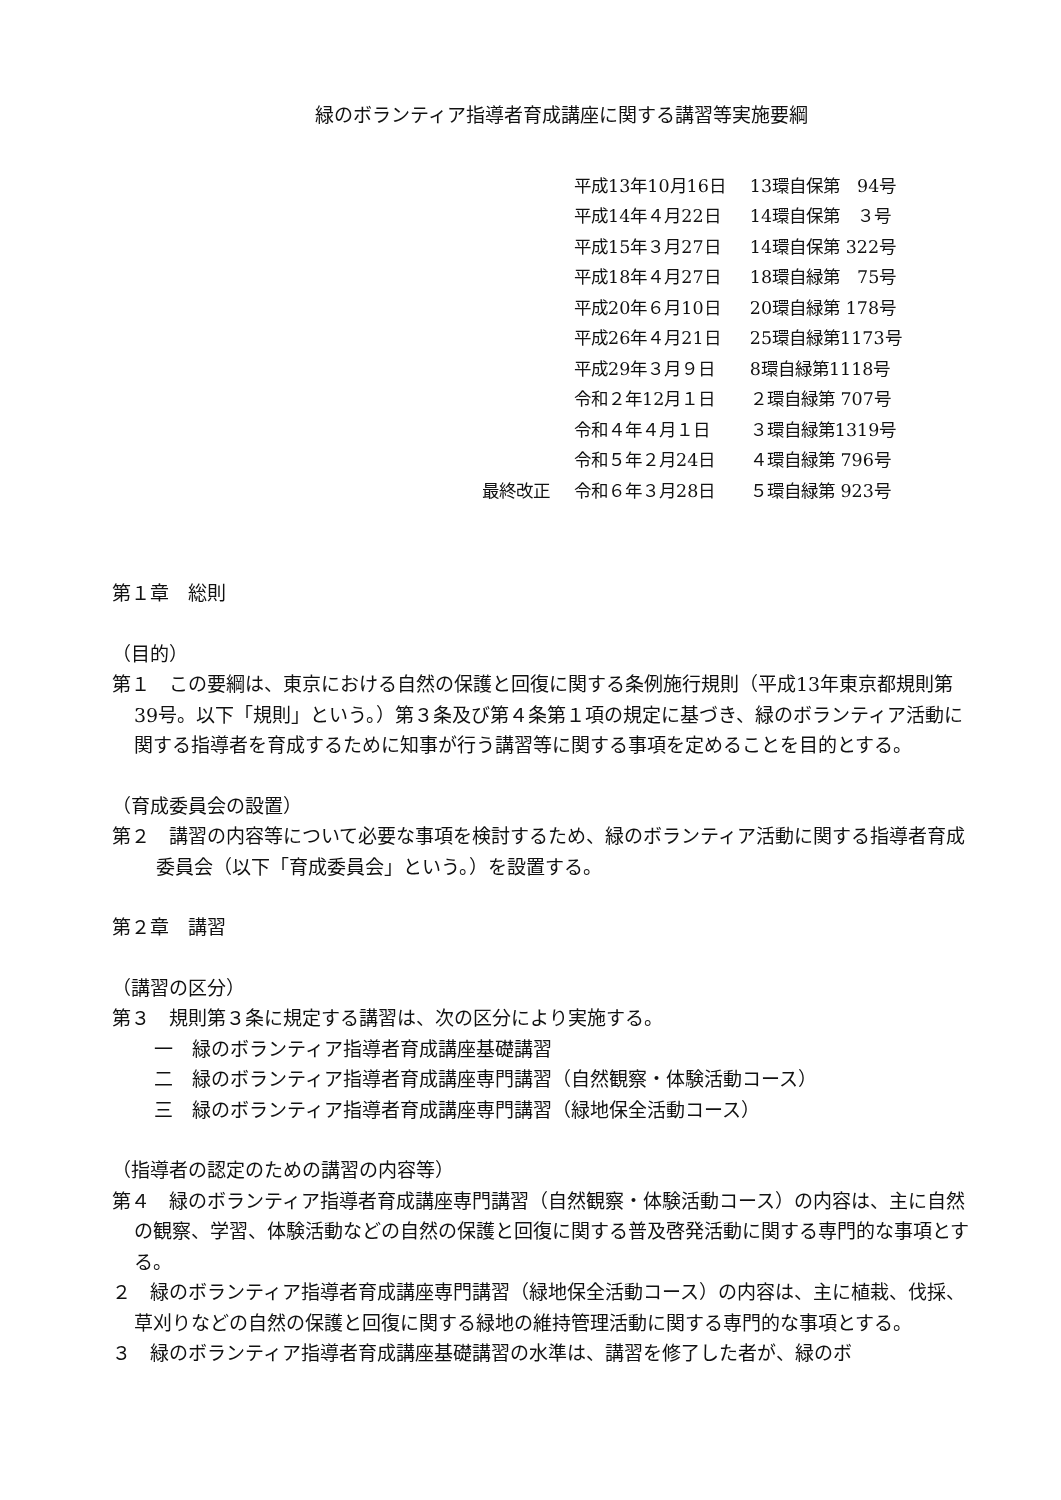緑のボランティア指導者育成講座に関する講習等実施要綱
| | 平成13年10月16日 | 13環自保第 94号 |
| | 平成14年４月22日 | 14環自保第 ３号 |
| | 平成15年３月27日 | 14環自保第 322号 |
| | 平成18年４月27日 | 18環自緑第 75号 |
| | 平成20年６月10日 | 20環自緑第 178号 |
| | 平成26年４月21日 | 25環自緑第1173号 |
| | 平成29年３月９日 | 8環自緑第1118号 |
| | 令和２年12月１日 | ２環自緑第 707号 |
| | 令和４年４月１日 | ３環自緑第1319号 |
| | 令和５年２月24日 | ４環自緑第 796号 |
| 最終改正 | 令和６年３月28日 | ５環自緑第 923号 |
第１章　総則
（目的）
第１　この要綱は、東京における自然の保護と回復に関する条例施行規則（平成13年東京都規則第39号。以下「規則」という。）第３条及び第４条第１項の規定に基づき、緑のボランティア活動に関する指導者を育成するために知事が行う講習等に関する事項を定めることを目的とする。
（育成委員会の設置）
第２　講習の内容等について必要な事項を検討するため、緑のボランティア活動に関する指導者育成委員会（以下「育成委員会」という。）を設置する。
第２章　講習
（講習の区分）
第３　規則第３条に規定する講習は、次の区分により実施する。
一　緑のボランティア指導者育成講座基礎講習
二　緑のボランティア指導者育成講座専門講習（自然観察・体験活動コース）
三　緑のボランティア指導者育成講座専門講習（緑地保全活動コース）
（指導者の認定のための講習の内容等）
第４　緑のボランティア指導者育成講座専門講習（自然観察・体験活動コース）の内容は、主に自然の観察、学習、体験活動などの自然の保護と回復に関する普及啓発活動に関する専門的な事項とする。
２　緑のボランティア指導者育成講座専門講習（緑地保全活動コース）の内容は、主に植栽、伐採、草刈りなどの自然の保護と回復に関する緑地の維持管理活動に関する専門的な事項とする。
３　緑のボランティア指導者育成講座基礎講習の水準は、講習を修了した者が、緑のボ